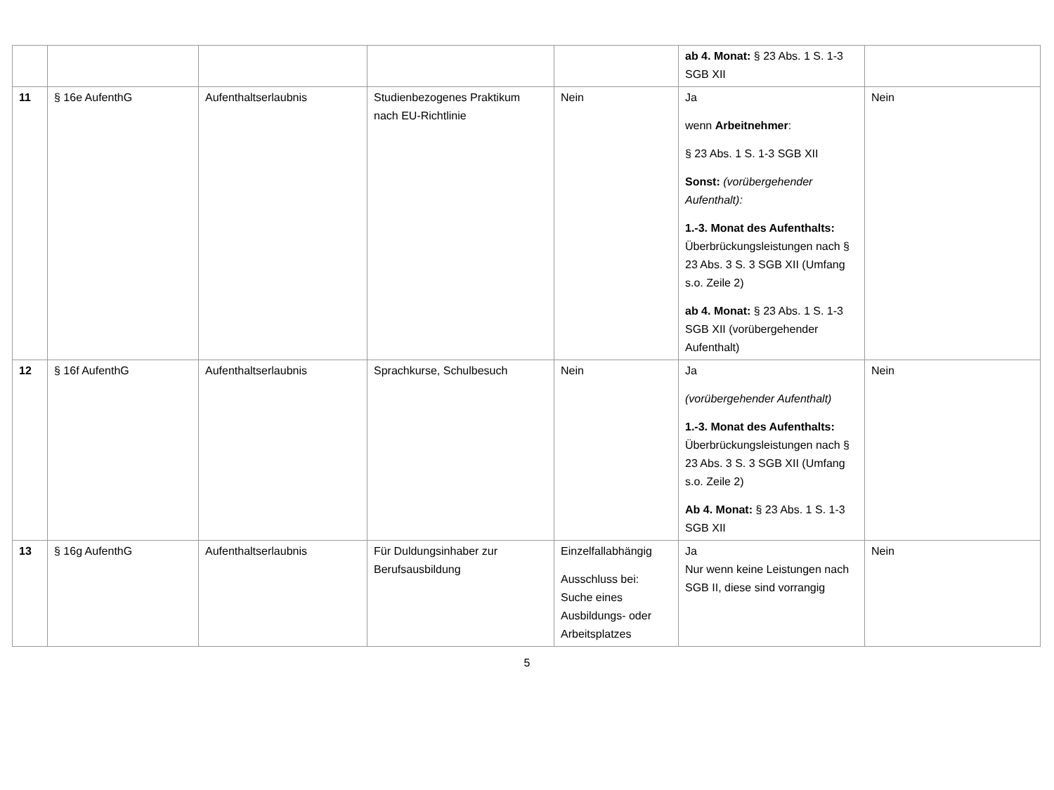| | | | | | ab 4. Monat: § 23 Abs. 1 S. 1-3 SGB XII | |
| 11 | § 16e AufenthG | Aufenthaltserlaubnis | Studienbezogenes Praktikum nach EU-Richtlinie | Nein | Ja wenn Arbeitnehmer : § 23 Abs. 1 S. 1-3 SGB XII Sonst: (vorübergehender Aufenthalt): 1.-3. Monat des Aufenthalts: Überbrückungsleistungen nach § 23 Abs. 3 S. 3 SGB XII (Umfang s.o. Zeile 2) ab 4. Monat: § 23 Abs. 1 S. 1-3 SGB XII (vorübergehender Aufenthalt) | Nein |
| 12 | § 16f AufenthG | Aufenthaltserlaubnis | Sprachkurse, Schulbesuch | Nein | Ja (vorübergehender Aufenthalt) 1.-3. Monat des Aufenthalts: Überbrückungsleistungen nach § 23 Abs. 3 S. 3 SGB XII (Umfang s.o. Zeile 2) Ab 4. Monat: § 23 Abs. 1 S. 1-3 SGB XII | Nein |
| 13 | § 16g AufenthG | Aufenthaltserlaubnis | Für Duldungsinhaber zur Berufsausbildung | Einzelfallabhängig Ausschluss bei: Suche eines Ausbildungs- oder Arbeitsplatzes | Ja Nur wenn keine Leistungen nach SGB II, diese sind vorrangig | Nein |
5